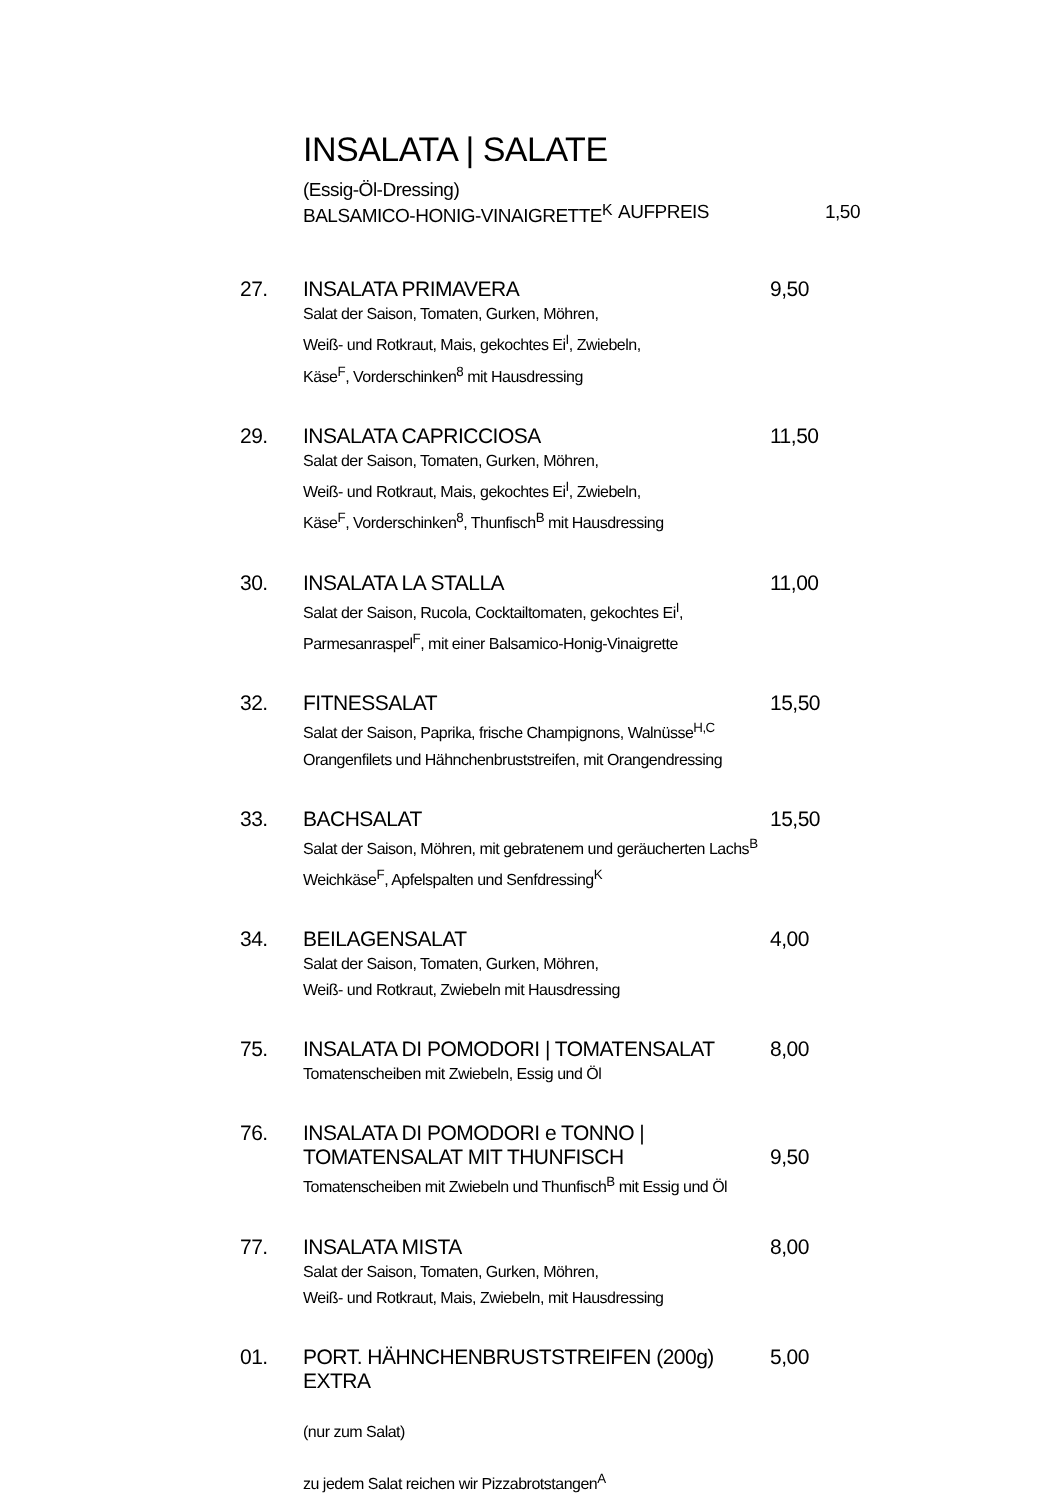INSALATA | SALATE
(Essig-Öl-Dressing)
BALSAMICO-HONIG-VINAIGRETTE<sup>K</sup> AUFPREIS 1,50
27. INSALATA PRIMAVERA
Salat der Saison, Tomaten, Gurken, Möhren,
Weiß- und Rotkraut, Mais, gekochtes Ei<sup>I</sup>, Zwiebeln,
Käse<sup>F</sup>, Vorderschinken<sup>8</sup> mit Hausdressing
9,50
29. INSALATA CAPRICCIOSA
Salat der Saison, Tomaten, Gurken, Möhren,
Weiß- und Rotkraut, Mais, gekochtes Ei<sup>I</sup>, Zwiebeln,
Käse<sup>F</sup>, Vorderschinken<sup>8</sup>, Thunfisch<sup>B</sup> mit Hausdressing
11,50
30. INSALATA LA STALLA
Salat der Saison, Rucola, Cocktailtomaten, gekochtes Ei<sup>I</sup>,
Parmesanraspel<sup>F</sup>, mit einer Balsamico-Honig-Vinaigrette
11,00
32. FITNESSALAT
Salat der Saison, Paprika, frische Champignons, Walnüsse<sup>H,C</sup>
Orangenfilets und Hähnchenbruststreifen, mit Orangendressing
15,50
33. BACHSALAT
Salat der Saison, Möhren, mit gebratenem und geräucherten Lachs<sup>B</sup>
Weichkäse<sup>F</sup>, Apfelspalten und Senfdressing<sup>K</sup>
15,50
34. BEILAGENSALAT
Salat der Saison, Tomaten, Gurken, Möhren,
Weiß- und Rotkraut, Zwiebeln mit Hausdressing
4,00
75. INSALATA DI POMODORI | TOMATENSALAT
Tomatenscheiben mit Zwiebeln, Essig und Öl
8,00
76. INSALATA DI POMODORI e TONNO |
TOMATENSALAT MIT THUNFISCH
Tomatenscheiben mit Zwiebeln und Thunfisch<sup>B</sup> mit Essig und Öl
9,50
77. INSALATA MISTA
Salat der Saison, Tomaten, Gurken, Möhren,
Weiß- und Rotkraut, Mais, Zwiebeln, mit Hausdressing
8,00
01. PORT. HÄHNCHENBRUSTSTREIFEN (200g) EXTRA
5,00
(nur zum Salat)
zu jedem Salat reichen wir Pizzabrotstangen<sup>A</sup>